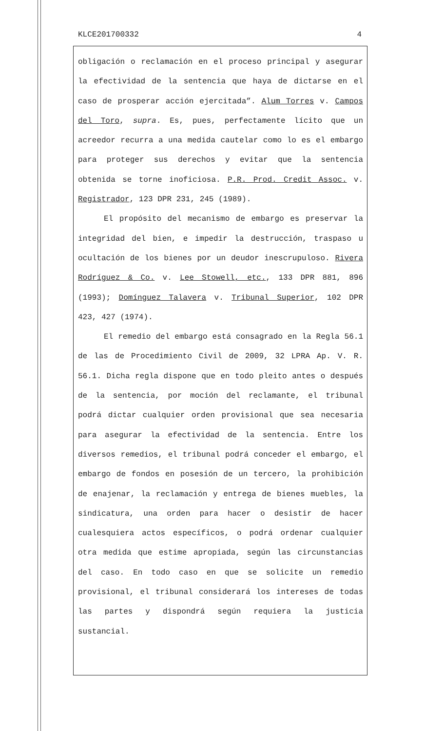KLCE201700332 4
obligación o reclamación en el proceso principal y asegurar la efectividad de la sentencia que haya de dictarse en el caso de prosperar acción ejercitada”. Alum Torres v. Campos del Toro, supra. Es, pues, perfectamente lícito que un acreedor recurra a una medida cautelar como lo es el embargo para proteger sus derechos y evitar que la sentencia obtenida se torne inoficiosa. P.R. Prod. Credit Assoc. v. Registrador, 123 DPR 231, 245 (1989).
El propósito del mecanismo de embargo es preservar la integridad del bien, e impedir la destrucción, traspaso u ocultación de los bienes por un deudor inescrupuloso. Rivera Rodríguez & Co. v. Lee Stowell, etc., 133 DPR 881, 896 (1993); Domínguez Talavera v. Tribunal Superior, 102 DPR 423, 427 (1974).
El remedio del embargo está consagrado en la Regla 56.1 de las de Procedimiento Civil de 2009, 32 LPRA Ap. V. R. 56.1. Dicha regla dispone que en todo pleito antes o después de la sentencia, por moción del reclamante, el tribunal podrá dictar cualquier orden provisional que sea necesaria para asegurar la efectividad de la sentencia. Entre los diversos remedios, el tribunal podrá conceder el embargo, el embargo de fondos en posesión de un tercero, la prohibición de enajenar, la reclamación y entrega de bienes muebles, la sindicatura, una orden para hacer o desistir de hacer cualesquiera actos específicos, o podrá ordenar cualquier otra medida que estime apropiada, según las circunstancias del caso. En todo caso en que se solicite un remedio provisional, el tribunal considerará los intereses de todas las partes y dispondrá según requiera la justicia sustancial.